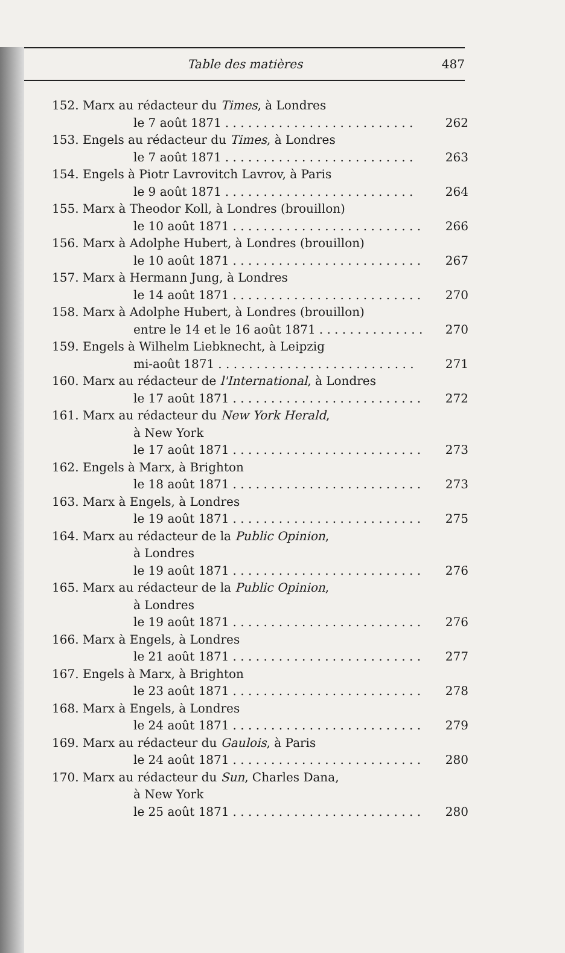Table des matières 487
152. Marx au rédacteur du Times, à Londres
le 7 août 1871. . . . . . . . . . . . . . . . . . . . . . . . . 262
153. Engels au rédacteur du Times, à Londres
le 7 août 1871. . . . . . . . . . . . . . . . . . . . . . . . . 263
154. Engels à Piotr Lavrovitch Lavrov, à Paris
le 9 août 1871. . . . . . . . . . . . . . . . . . . . . . . . . 264
155. Marx à Theodor Koll, à Londres (brouillon)
le 10 août 1871. . . . . . . . . . . . . . . . . . . . . . . . . 266
156. Marx à Adolphe Hubert, à Londres (brouillon)
le 10 août 1871. . . . . . . . . . . . . . . . . . . . . . . . . 267
157. Marx à Hermann Jung, à Londres
le 14 août 1871. . . . . . . . . . . . . . . . . . . . . . . . . 270
158. Marx à Adolphe Hubert, à Londres (brouillon)
entre le 14 et le 16 août 1871. . . . . . . . . . . . . . 270
159. Engels à Wilhelm Liebknecht, à Leipzig
mi-août 1871. . . . . . . . . . . . . . . . . . . . . . . . . . 271
160. Marx au rédacteur de l'International, à Londres
le 17 août 1871. . . . . . . . . . . . . . . . . . . . . . . . . 272
161. Marx au rédacteur du New York Herald,
à New York
le 17 août 1871. . . . . . . . . . . . . . . . . . . . . . . . . 273
162. Engels à Marx, à Brighton
le 18 août 1871. . . . . . . . . . . . . . . . . . . . . . . . . 273
163. Marx à Engels, à Londres
le 19 août 1871. . . . . . . . . . . . . . . . . . . . . . . . . 275
164. Marx au rédacteur de la Public Opinion,
à Londres
le 19 août 1871. . . . . . . . . . . . . . . . . . . . . . . . . 276
165. Marx au rédacteur de la Public Opinion,
à Londres
le 19 août 1871. . . . . . . . . . . . . . . . . . . . . . . . . 276
166. Marx à Engels, à Londres
le 21 août 1871. . . . . . . . . . . . . . . . . . . . . . . . . 277
167. Engels à Marx, à Brighton
le 23 août 1871. . . . . . . . . . . . . . . . . . . . . . . . . 278
168. Marx à Engels, à Londres
le 24 août 1871. . . . . . . . . . . . . . . . . . . . . . . . . 279
169. Marx au rédacteur du Gaulois, à Paris
le 24 août 1871. . . . . . . . . . . . . . . . . . . . . . . . . 280
170. Marx au rédacteur du Sun, Charles Dana,
à New York
le 25 août 1871. . . . . . . . . . . . . . . . . . . . . . . . . 280